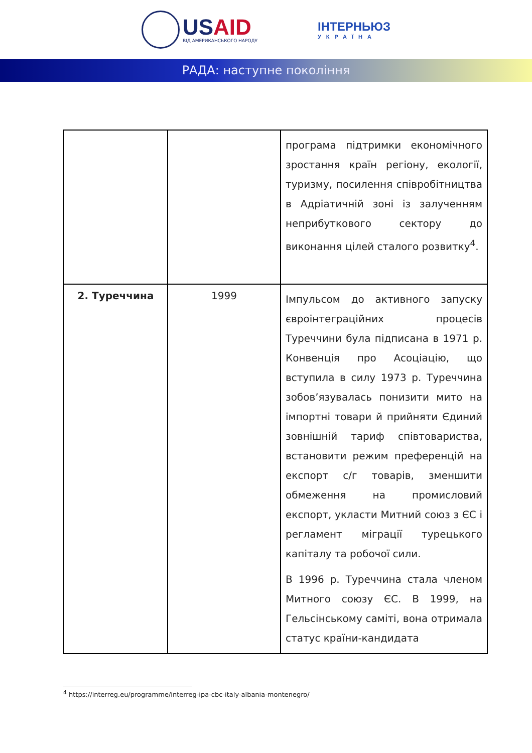USAID
ВІД АМЕРИКАНСЬКОГО НАРОДУ
ІНТЕРНЬЮЗ
УКРАЇНА
РАДА: наступне покоління
| | | програма підтримки економічного зростання країн регіону, екології, туризму, посилення співробітництва в Адріатичній зоні із залученням неприбуткового сектору до виконання цілей сталого розвитку<sup>4</sup>. |
| 2. Туреччина | 1999 | Імпульсом до активного запуску євроінтеграційних процесів Туреччини була підписана в 1971 р. Конвенція про Асоціацію, що вступила в силу 1973 р. Туреччина зобов’язувалась понизити мито на імпортні товари й прийняти Єдиний зовнішній тариф співтовариства, встановити режим преференцій на експорт с/г товарів, зменшити обмеження на промисловий експорт, укласти Митний союз з ЄС і регламент міграції турецького капіталу та робочої сили. В 1996 р. Туреччина стала членом Митного союзу ЄС. В 1999, на Гельсінському саміті, вона отримала статус країни-кандидата |
<sup>4</sup> https://interreg.eu/programme/interreg-ipa-cbc-italy-albania-montenegro/